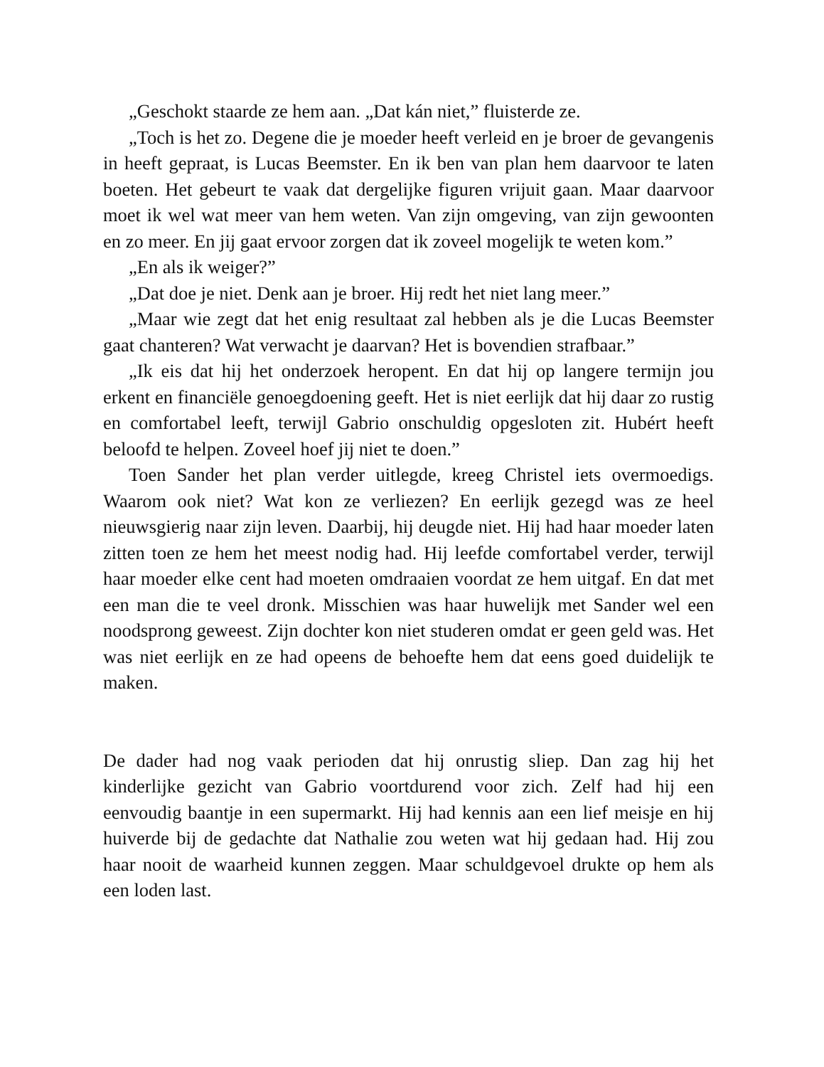„Geschokt staarde ze hem aan. „Dat kán niet,” fluisterde ze.
„Toch is het zo. Degene die je moeder heeft verleid en je broer de gevangenis in heeft gepraat, is Lucas Beemster. En ik ben van plan hem daarvoor te laten boeten. Het gebeurt te vaak dat dergelijke figuren vrijuit gaan. Maar daarvoor moet ik wel wat meer van hem weten. Van zijn omgeving, van zijn gewoonten en zo meer. En jij gaat ervoor zorgen dat ik zoveel mogelijk te weten kom.”
„En als ik weiger?”
„Dat doe je niet. Denk aan je broer. Hij redt het niet lang meer.”
„Maar wie zegt dat het enig resultaat zal hebben als je die Lucas Beemster gaat chanteren? Wat verwacht je daarvan? Het is bovendien strafbaar.”
„Ik eis dat hij het onderzoek heropent. En dat hij op langere termijn jou erkent en financiële genoegdoening geeft. Het is niet eerlijk dat hij daar zo rustig en comfortabel leeft, terwijl Gabrio onschuldig opgesloten zit. Hubért heeft beloofd te helpen. Zoveel hoef jij niet te doen.”
Toen Sander het plan verder uitlegde, kreeg Christel iets overmoedigs. Waarom ook niet? Wat kon ze verliezen? En eerlijk gezegd was ze heel nieuwsgierig naar zijn leven. Daarbij, hij deugde niet. Hij had haar moeder laten zitten toen ze hem het meest nodig had. Hij leefde comfortabel verder, terwijl haar moeder elke cent had moeten omdraaien voordat ze hem uitgaf. En dat met een man die te veel dronk. Misschien was haar huwelijk met Sander wel een noodsprong geweest. Zijn dochter kon niet studeren omdat er geen geld was. Het was niet eerlijk en ze had opeens de behoefte hem dat eens goed duidelijk te maken.
De dader had nog vaak perioden dat hij onrustig sliep. Dan zag hij het kinderlijke gezicht van Gabrio voortdurend voor zich. Zelf had hij een eenvoudig baantje in een supermarkt. Hij had kennis aan een lief meisje en hij huiverde bij de gedachte dat Nathalie zou weten wat hij gedaan had. Hij zou haar nooit de waarheid kunnen zeggen. Maar schuldgevoel drukte op hem als een loden last.